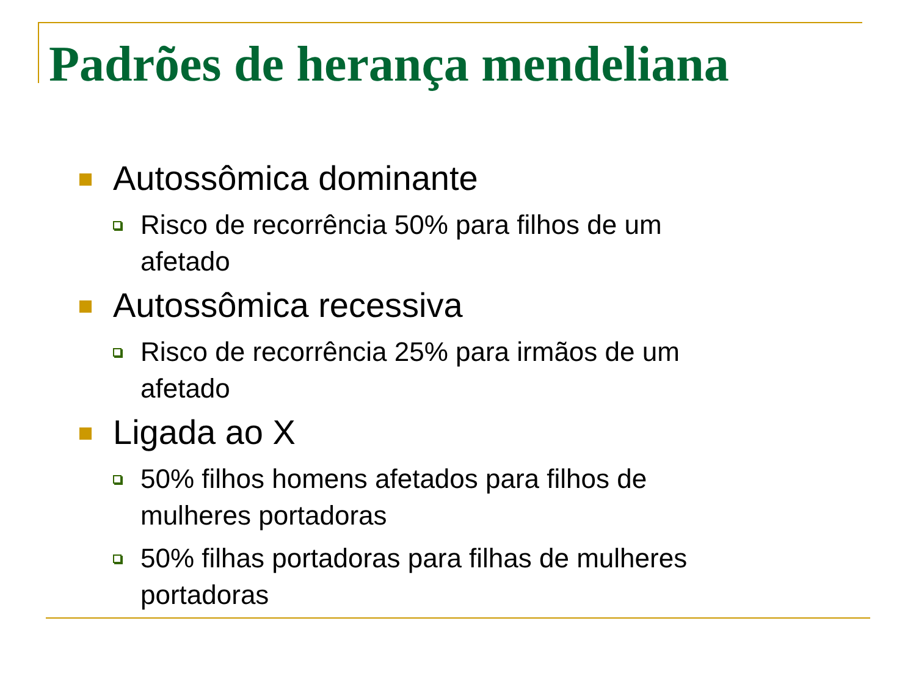Padrões de herança mendeliana
Autossômica dominante
Risco de recorrência 50% para filhos de um afetado
Autossômica recessiva
Risco de recorrência 25% para irmãos de um afetado
Ligada ao X
50% filhos homens afetados para filhos de mulheres portadoras
50% filhas portadoras para filhas de mulheres portadoras